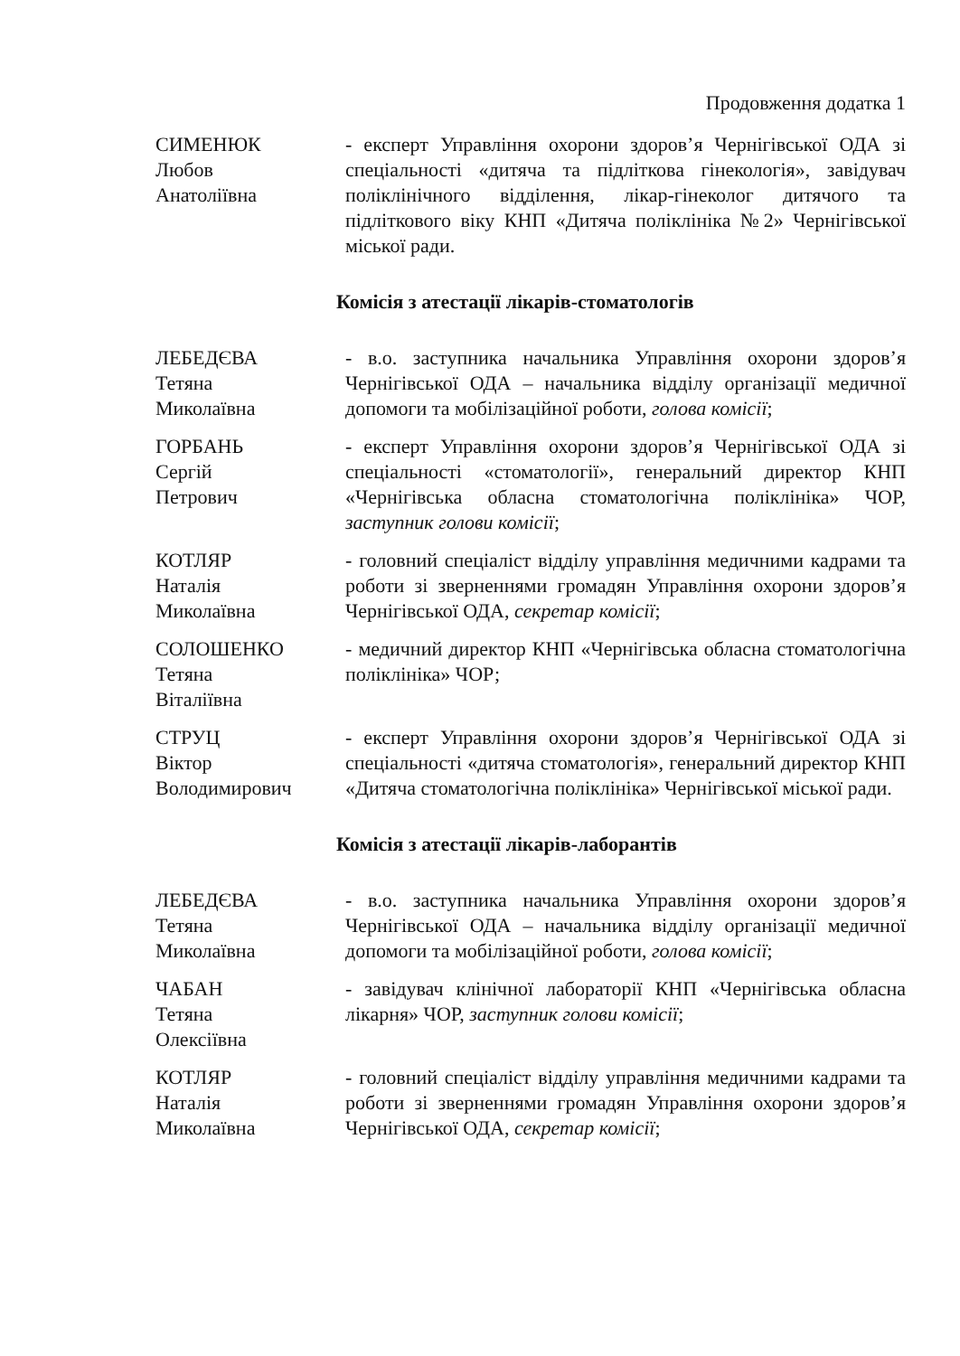Продовження додатка 1
СИМЕНЮК
Любов
Анатоліївна
- експерт Управління охорони здоров’я Чернігівської ОДА зі спеціальності «дитяча та підліткова гінекологія», завідувач поліклінічного відділення, лікар-гінеколог дитячого та підліткового віку КНП «Дитяча поліклініка №2» Чернігівської міської ради.
Комісія з атестації лікарів-стоматологів
ЛЕБЕДЄВА
Тетяна
Миколаївна
- в.о. заступника начальника Управління охорони здоров’я Чернігівської ОДА – начальника відділу організації медичної допомоги та мобілізаційної роботи, голова комісії;
ГОРБАНЬ
Сергій
Петрович
- експерт Управління охорони здоров’я Чернігівської ОДА зі спеціальності «стоматології», генеральний директор КНП «Чернігівська обласна стоматологічна поліклініка» ЧОР, заступник голови комісії;
КОТЛЯР
Наталія
Миколаївна
- головний спеціаліст відділу управління медичними кадрами та роботи зі зверненнями громадян Управління охорони здоров’я Чернігівської ОДА, секретар комісії;
СОЛОШЕНКО
Тетяна
Віталіївна
- медичний директор КНП «Чернігівська обласна стоматологічна поліклініка» ЧОР;
СТРУЦ
Віктор
Володимирович
- експерт Управління охорони здоров’я Чернігівської ОДА зі спеціальності «дитяча стоматологія», генеральний директор КНП «Дитяча стоматологічна поліклініка» Чернігівської міської ради.
Комісія з атестації лікарів-лаборантів
ЛЕБЕДЄВА
Тетяна
Миколаївна
- в.о. заступника начальника Управління охорони здоров’я Чернігівської ОДА – начальника відділу організації медичної допомоги та мобілізаційної роботи, голова комісії;
ЧАБАН
Тетяна
Олексіївна
- завідувач клінічної лабораторії КНП «Чернігівська обласна лікарня» ЧОР, заступник голови комісії;
КОТЛЯР
Наталія
Миколаївна
- головний спеціаліст відділу управління медичними кадрами та роботи зі зверненнями громадян Управління охорони здоров’я Чернігівської ОДА, секретар комісії;